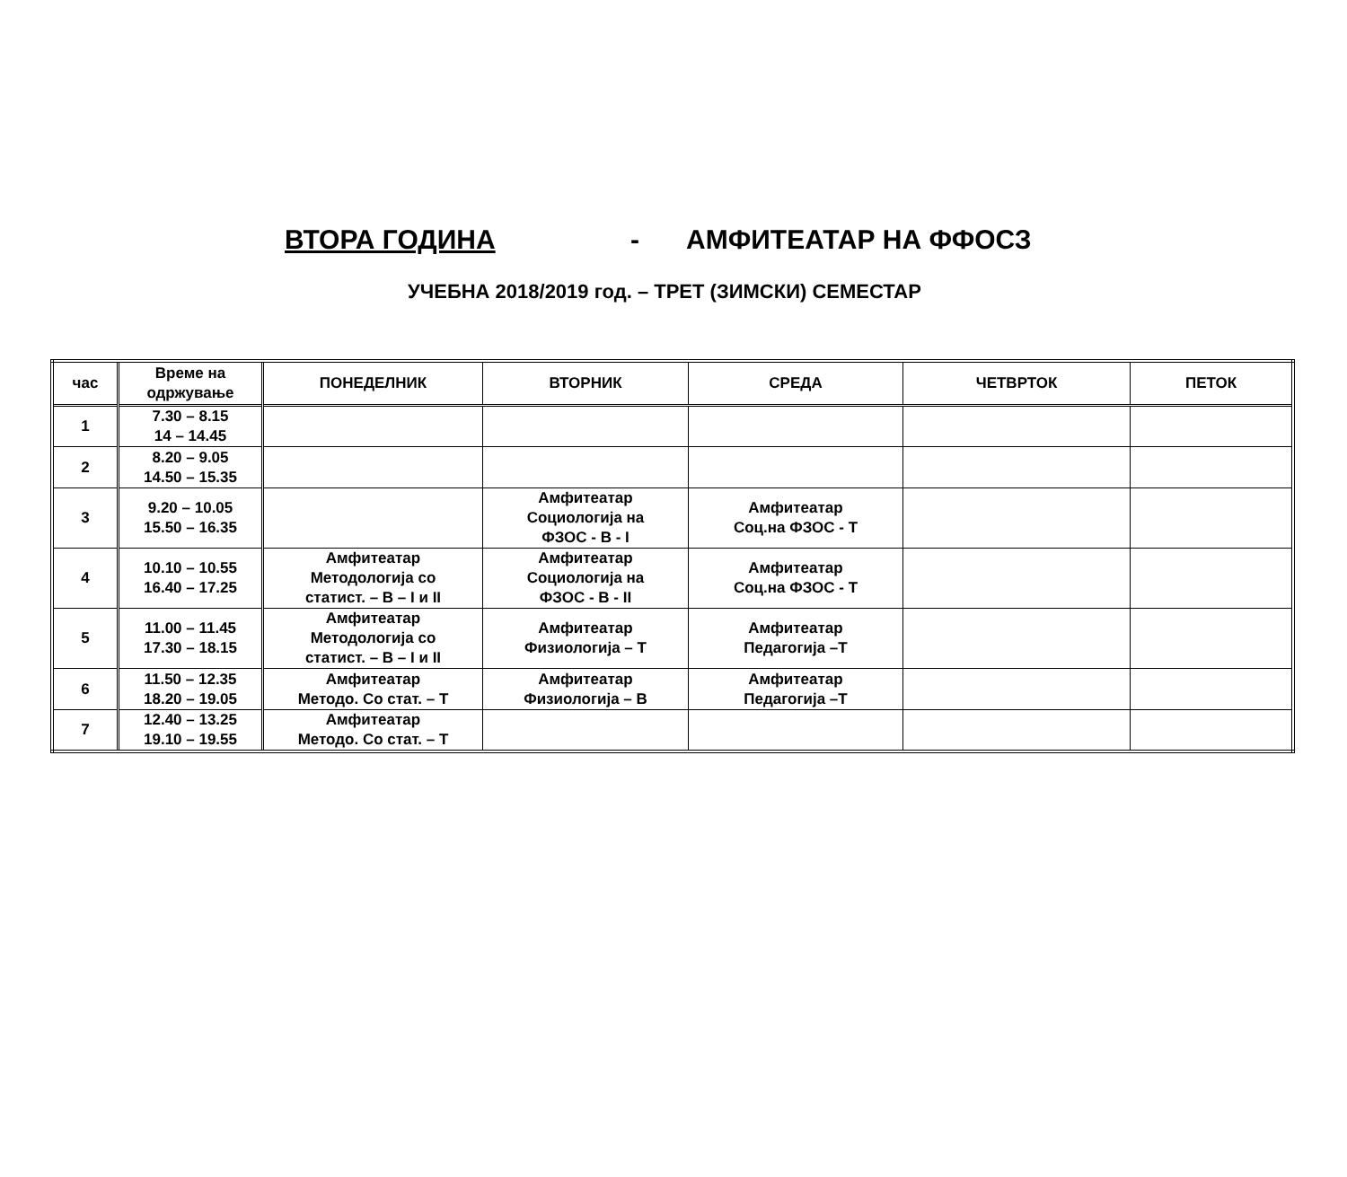ВТОРА ГОДИНА - АМФИТЕАТАР НА ФФОСЗ
УЧЕБНА 2018/2019 год. – ТРЕТ (ЗИМСКИ) СЕМЕСТАР
| час | Време на одржување | ПОНЕДЕЛНИК | ВТОРНИК | СРЕДА | ЧЕТВРТОК | ПЕТОК |
| --- | --- | --- | --- | --- | --- | --- |
| 1 | 7.30 – 8.15 14 – 14.45 | | | | | |
| 2 | 8.20 – 9.05 14.50 – 15.35 | | | | | |
| 3 | 9.20 – 10.05 15.50 – 16.35 | | Амфитеатар Социологија на ФЗОС - В - I | Амфитеатар Соц.на ФЗОС - Т | | |
| 4 | 10.10 – 10.55 16.40 – 17.25 | Амфитеатар Методологија со статист. – В – I и II | Амфитеатар Социологија на ФЗОС - В - II | Амфитеатар Соц.на ФЗОС - Т | | |
| 5 | 11.00 – 11.45 17.30 – 18.15 | Амфитеатар Методологија со статист. – В – I и II | Амфитеатар Физиологија – Т | Амфитеатар Педагогија –Т | | |
| 6 | 11.50 – 12.35 18.20 – 19.05 | Амфитеатар Методо. Со стат. – Т | Амфитеатар Физиологија – В | Амфитеатар Педагогија –Т | | |
| 7 | 12.40 – 13.25 19.10 – 19.55 | Амфитеатар Методо. Со стат. – Т | | | | |